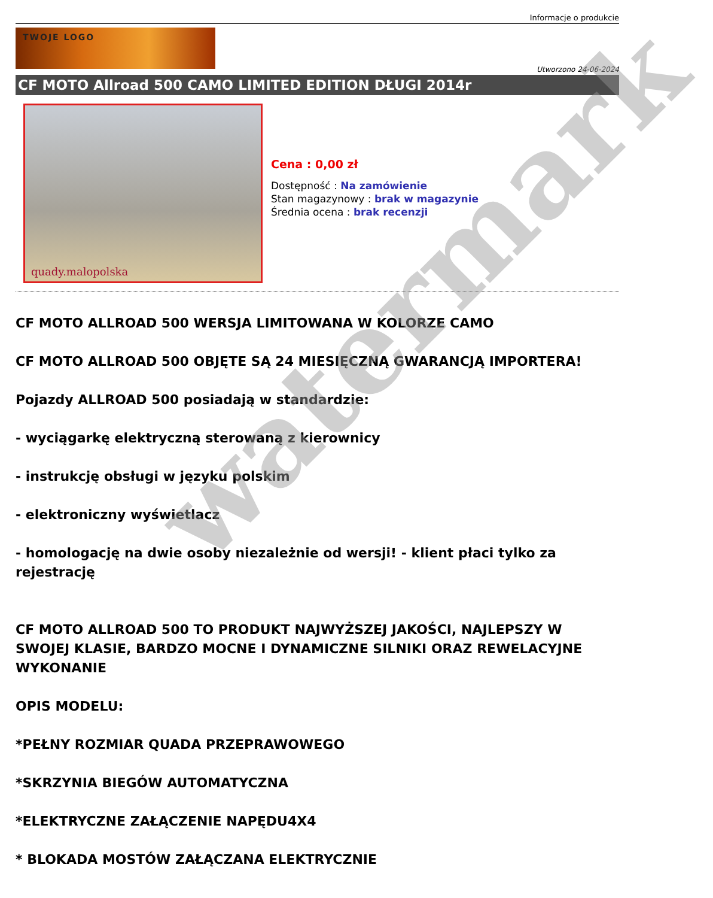Informacje o produkcie
TWOJE LOGO
Utworzono 24-06-2024
CF MOTO Allroad 500 CAMO LIMITED EDITION DŁUGI 2014r
quady.malopolska
Cena : 0,00 zł
Dostępność : Na zamówienie
Stan magazynowy : brak w magazynie
Średnia ocena : brak recenzji
CF MOTO ALLROAD 500 WERSJA LIMITOWANA W KOLORZE CAMO
CF MOTO ALLROAD 500 OBJĘTE SĄ 24 MIESIĘCZNĄ GWARANCJĄ IMPORTERA!
Pojazdy ALLROAD 500 posiadają w standardzie:
- wyciągarkę elektryczną sterowaną z kierownicy
- instrukcję obsługi w języku polskim
- elektroniczny wyświetlacz
- homologację na dwie osoby niezależnie od wersji! - klient płaci tylko za rejestrację
CF MOTO ALLROAD 500 TO PRODUKT NAJWYŻSZEJ JAKOŚCI, NAJLEPSZY W SWOJEJ KLASIE, BARDZO MOCNE I DYNAMICZNE SILNIKI ORAZ REWELACYJNE WYKONANIE
OPIS MODELU:
*PEŁNY ROZMIAR QUADA PRZEPRAWOWEGO
*SKRZYNIA BIEGÓW AUTOMATYCZNA
*ELEKTRYCZNE ZAŁĄCZENIE NAPĘDU4X4
* BLOKADA MOSTÓW ZAŁĄCZANA ELEKTRYCZNIE
watermark